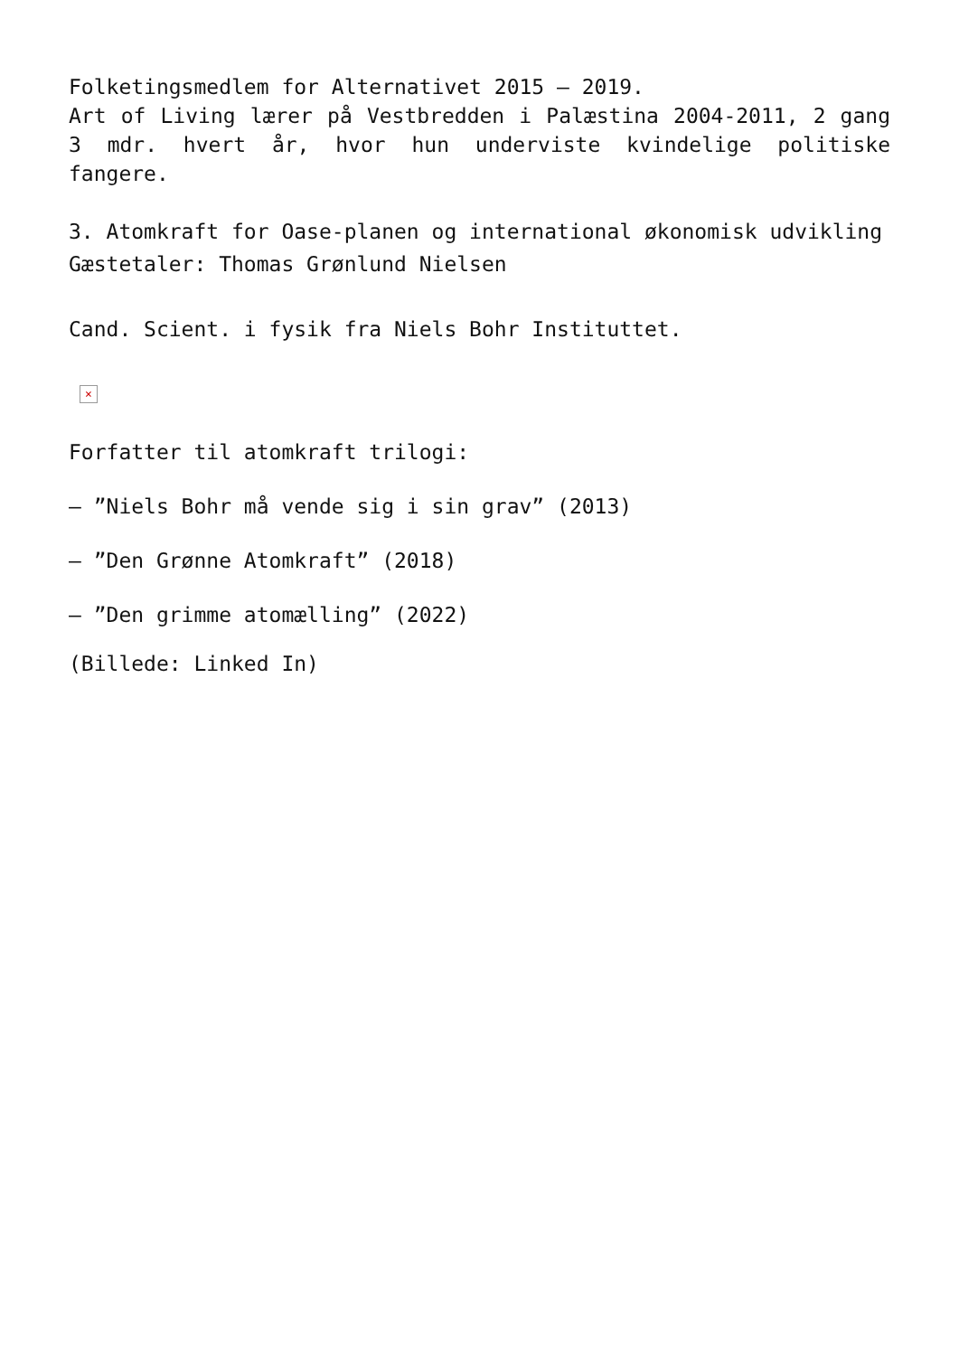Folketingsmedlem for Alternativet 2015 – 2019.
Art of Living lærer på Vestbredden i Palæstina 2004-2011, 2 gang 3 mdr. hvert år, hvor hun underviste kvindelige politiske fangere.
3. Atomkraft for Oase-planen og international økonomisk udvikling
Gæstetaler: Thomas Grønlund Nielsen
Cand. Scient. i fysik fra Niels Bohr Instituttet.
×
Forfatter til atomkraft trilogi:
– ”Niels Bohr må vende sig i sin grav” (2013)
– ”Den Grønne Atomkraft” (2018)
– ”Den grimme atomælling” (2022)
(Billede: Linked In)